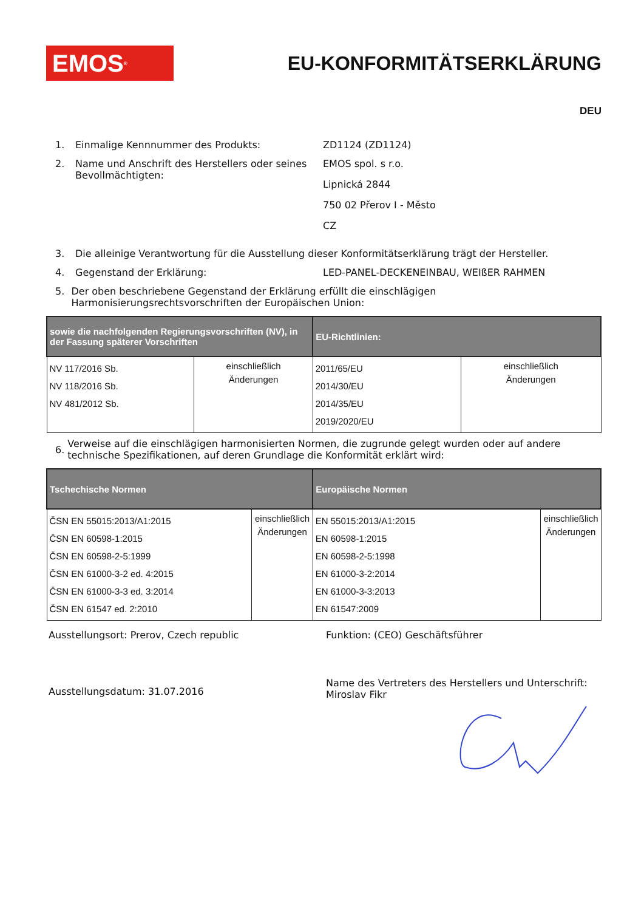EMOS<sup>®</sup>
EU-KONFORMITÄTSERKLÄRUNG
DEU
1. Einmalige Kennnummer des Produkts: ZD1124 (ZD1124)
2. Name und Anschrift des Herstellers oder seines Bevollmächtigten:
EMOS spol. s r.o.
Lipnická 2844
750 02 Přerov I - Město
CZ
3. Die alleinige Verantwortung für die Ausstellung dieser Konformitätserklärung trägt der Hersteller.
4. Gegenstand der Erklärung: LED-PANEL-DECKENEINBAU, WEIßER RAHMEN
5. Der oben beschriebene Gegenstand der Erklärung erfüllt die einschlägigen Harmonisierungsrechtsvorschriften der Europäischen Union:
| sowie die nachfolgenden Regierungsvorschriften (NV), in der Fassung späterer Vorschriften | | EU-Richtlinien: | |
| --- | --- | --- | --- |
| NV 117/2016 Sb. NV 118/2016 Sb. NV 481/2012 Sb. | einschließlich Änderungen | 2011/65/EU 2014/30/EU 2014/35/EU 2019/2020/EU | einschließlich Änderungen |
6. Verweise auf die einschlägigen harmonisierten Normen, die zugrunde gelegt wurden oder auf andere technische Spezifikationen, auf deren Grundlage die Konformität erklärt wird:
| Tschechische Normen | | Europäische Normen | |
| --- | --- | --- | --- |
| ČSN EN 55015:2013/A1:2015 ČSN EN 60598-1:2015 ČSN EN 60598-2-5:1999 ČSN EN 61000-3-2 ed. 4:2015 ČSN EN 61000-3-3 ed. 3:2014 ČSN EN 61547 ed. 2:2010 | einschließlich Änderungen | EN 55015:2013/A1:2015 EN 60598-1:2015 EN 60598-2-5:1998 EN 61000-3-2:2014 EN 61000-3-3:2013 EN 61547:2009 | einschließlich Änderungen |
Ausstellungsort: Prerov, Czech republic Funktion: (CEO) Geschäftsführer
Ausstellungsdatum: 31.07.2016
Name des Vertreters des Herstellers und Unterschrift:
Miroslav Fikr